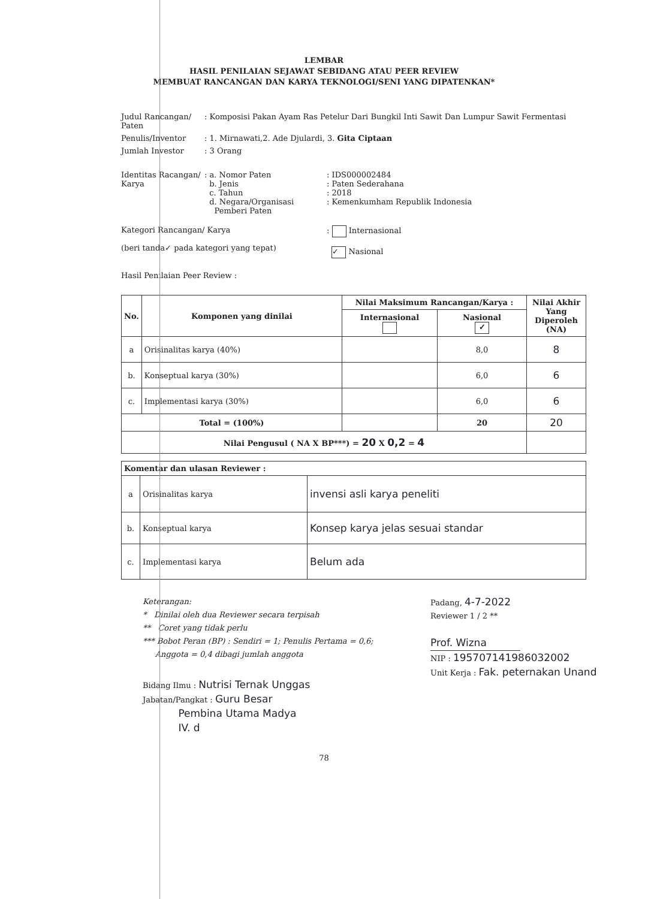LEMBAR
HASIL PENILAIAN SEJAWAT SEBIDANG ATAU PEER REVIEW
MEMBUAT RANCANGAN DAN KARYA TEKNOLOGI/SENI YANG DIPATENKAN*
| Judul Rancangan/ Paten | : Komposisi Pakan Ayam Ras Petelur Dari Bungkil Inti Sawit Dan Lumpur Sawit Fermentasi | |
| Penulis/Inventor | : 1. Mirnawati,2. Ade Djulardi, 3. Gita Ciptaan | |
| Jumlah Investor | : 3 Orang | |
| Identitas Racangan/ Karya | : a. Nomor Paten b. Jenis c. Tahun d. Negara/Organisasi Pemberi Paten | : IDS000002484 : Paten Sederahana : 2018 : Kemenkumham Republik Indonesia |
| Kategori Rancangan/ Karya (beri tanda✓ pada kategori yang tepat) | | : Internasional ✓ Nasional |
| Hasil Penilaian Peer Review : | | |
| No. | Komponen yang dinilai | Nilai Maksimum Rancangan/Karya : | | Nilai Akhir Yang Diperoleh (NA) |
| --- | --- | --- | --- | --- |
| | | Internasional | Nasional ✓ | |
| a | Orisinalitas karya (40%) | | 8,0 | 8 |
| b. | Konseptual karya (30%) | | 6,0 | 6 |
| c. | Implementasi karya (30%) | | 6,0 | 6 |
| Total = (100%) | | | 20 | 20 |
| Nilai Pengusul ( NA X BP***) = 20 X 0,2 = 4 | | | | |
| Komentar dan ulasan Reviewer : | | |
| --- | --- | --- |
| a | Orisinalitas karya | invensi asli karya peneliti |
| b. | Konseptual karya | Konsep karya jelas sesuai standar |
| c. | Implementasi karya | Belum ada |
Keterangan:
* Dinilai oleh dua Reviewer secara terpisah
** Coret yang tidak perlu
*** Bobot Peran (BP) : Sendiri = 1; Penulis Pertama = 0,6;
Anggota = 0,4 dibagi jumlah anggota
Bidang Ilmu : Nutrisi Ternak Unggas
Jabatan/Pangkat : Guru Besar
Pembina Utama Madya
IV. d
Padang, 4-7-2022
Reviewer 1 / 2 **
Prof. Wizna
NIP : 195707141986032002
Unit Kerja : Fak. peternakan Unand
78